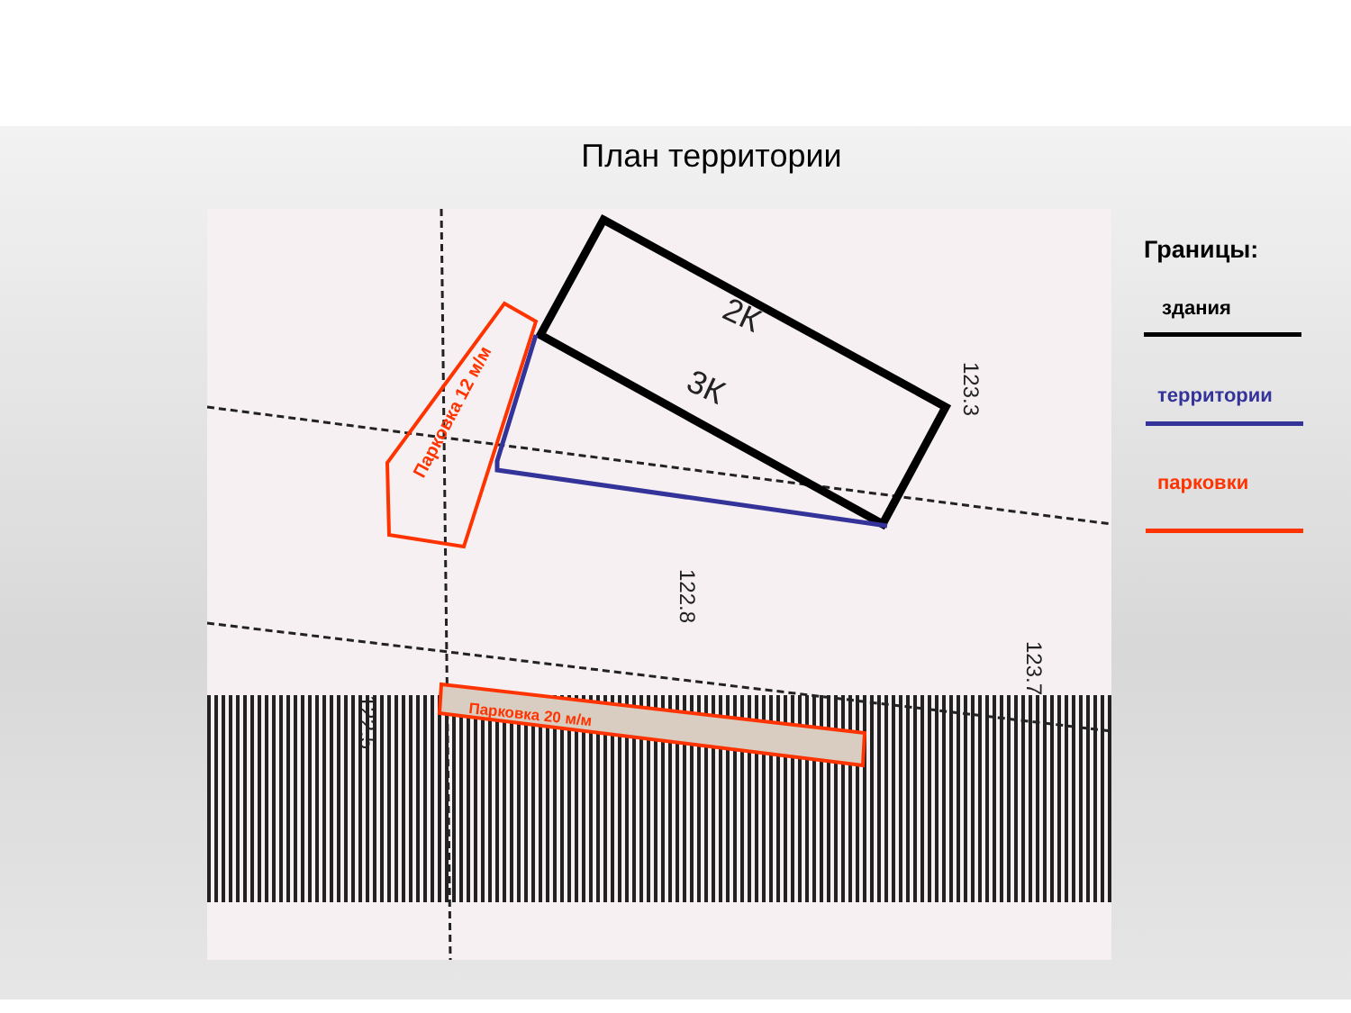План территории
Парковка 20 м/м
Парковка 12 м/м
3К
2К
123.3
122.8
122.5
123.7
Границы:
здания
территории
парковки